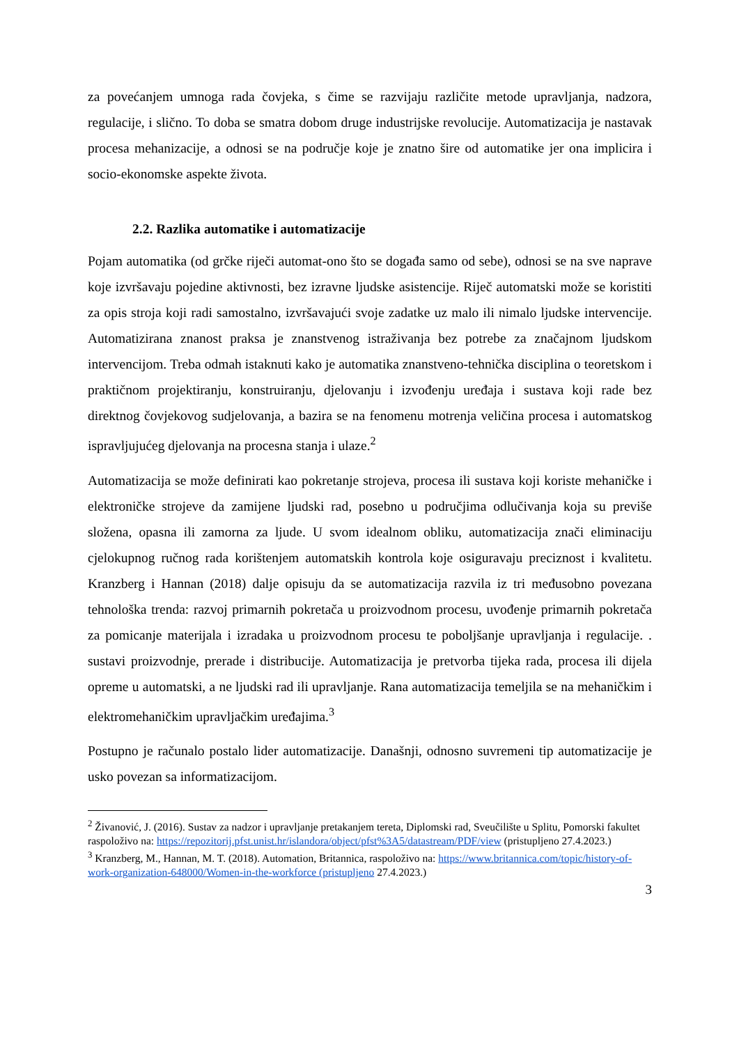za povećanjem umnoga rada čovjeka, s čime se razvijaju različite metode upravljanja, nadzora, regulacije, i slično. To doba se smatra dobom druge industrijske revolucije. Automatizacija je nastavak procesa mehanizacije, a odnosi se na područje koje je znatno šire od automatike jer ona implicira i socio-ekonomske aspekte života.
2.2. Razlika automatike i automatizacije
Pojam automatika (od grčke riječi automat-ono što se događa samo od sebe), odnosi se na sve naprave koje izvršavaju pojedine aktivnosti, bez izravne ljudske asistencije. Riječ automatski može se koristiti za opis stroja koji radi samostalno, izvršavajući svoje zadatke uz malo ili nimalo ljudske intervencije. Automatizirana znanost praksa je znanstvenog istraživanja bez potrebe za značajnom ljudskom intervencijom. Treba odmah istaknuti kako je automatika znanstveno-tehnička disciplina o teoretskom i praktičnom projektiranju, konstruiranju, djelovanju i izvođenju uređaja i sustava koji rade bez direktnog čovjekovog sudjelovanja, a bazira se na fenomenu motrenja veličina procesa i automatskog ispravljujućeg djelovanja na procesna stanja i ulaze.<sup>2</sup>
Automatizacija se može definirati kao pokretanje strojeva, procesa ili sustava koji koriste mehaničke i elektroničke strojeve da zamijene ljudski rad, posebno u područjima odlučivanja koja su previše složena, opasna ili zamorna za ljude. U svom idealnom obliku, automatizacija znači eliminaciju cjelokupnog ručnog rada korištenjem automatskih kontrola koje osiguravaju preciznost i kvalitetu. Kranzberg i Hannan (2018) dalje opisuju da se automatizacija razvila iz tri međusobno povezana tehnološka trenda: razvoj primarnih pokretača u proizvodnom procesu, uvođenje primarnih pokretača za pomicanje materijala i izradaka u proizvodnom procesu te poboljšanje upravljanja i regulacije. . sustavi proizvodnje, prerade i distribucije. Automatizacija je pretvorba tijeka rada, procesa ili dijela opreme u automatski, a ne ljudski rad ili upravljanje. Rana automatizacija temeljila se na mehaničkim i elektromehaničkim upravljačkim uređajima.<sup>3</sup>
Postupno je računalo postalo lider automatizacije. Današnji, odnosno suvremeni tip automatizacije je usko povezan sa informatizacijom.
<sup>2</sup> Živanović, J. (2016). Sustav za nadzor i upravljanje pretakanjem tereta, Diplomski rad, Sveučilište u Splitu, Pomorski fakultet raspoloživo na: https://repozitorij.pfst.unist.hr/islandora/object/pfst%3A5/datastream/PDF/view (pristupljeno 27.4.2023.)
<sup>3</sup> Kranzberg, M., Hannan, M. T. (2018). Automation, Britannica, raspoloživo na: https://www.britannica.com/topic/history-of-work-organization-648000/Women-in-the-workforce (pristupljeno 27.4.2023.)
3